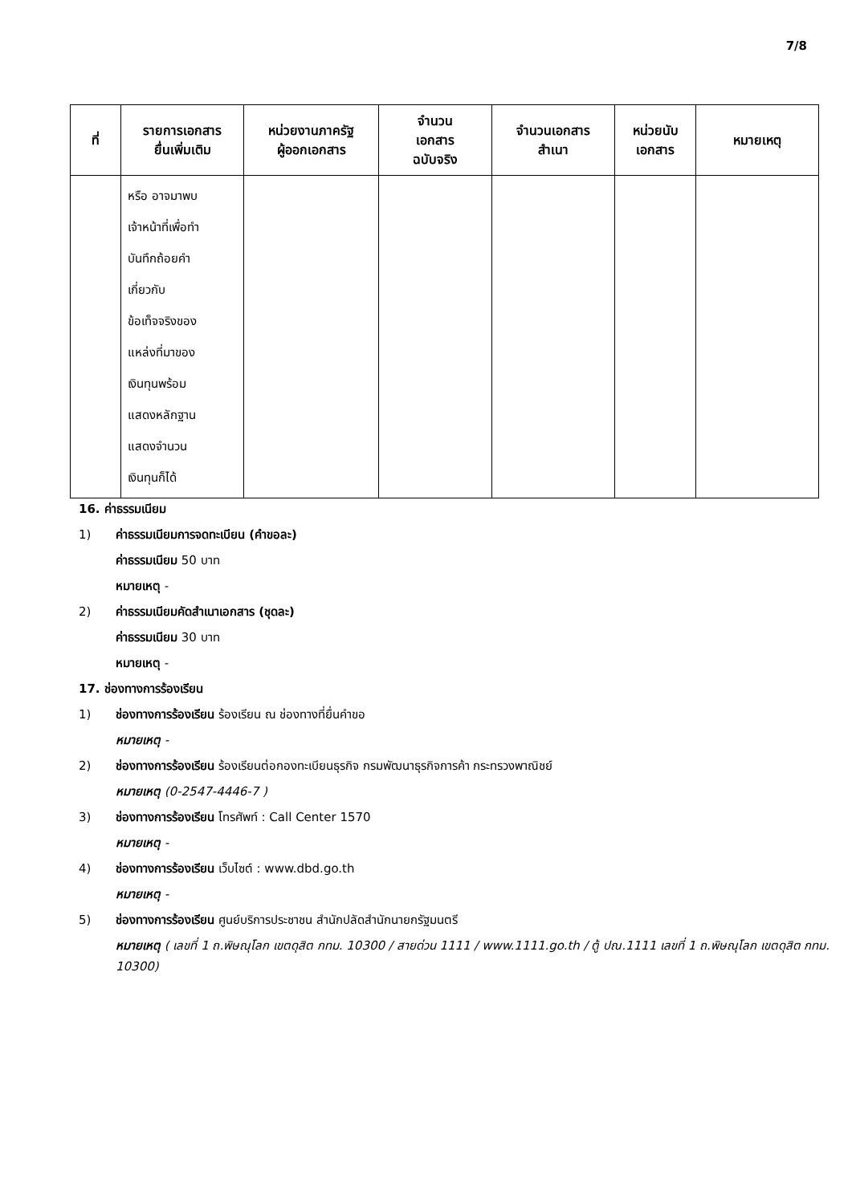7/8
| ที่ | รายการเอกสาร ยื่นเพิ่มเติม | หน่วยงานภาครัฐ ผู้ออกเอกสาร | จำนวน เอกสาร ฉบับจริง | จำนวนเอกสาร สำเนา | หน่วยนับ เอกสาร | หมายเหตุ |
| --- | --- | --- | --- | --- | --- | --- |
| | หรือ อาจมาพบ เจ้าหน้าที่เพื่อทำ บันทึกถ้อยคำ เกี่ยวกับ ข้อเท็จจริงของ แหล่งที่มาของ เงินทุนพร้อม แสดงหลักฐาน แสดงจำนวน เงินทุนก็ได้ | | | | | |
16. ค่าธรรมเนียม
1) ค่าธรรมเนียมการจดทะเบียน (คำขอละ)
ค่าธรรมเนียม 50 บาท
หมายเหตุ -
2) ค่าธรรมเนียมคัดสำเนาเอกสาร (ชุดละ)
ค่าธรรมเนียม 30 บาท
หมายเหตุ -
17. ช่องทางการร้องเรียน
1) ช่องทางการร้องเรียน ร้องเรียน ณ ช่องทางที่ยื่นคำขอ
หมายเหตุ -
2) ช่องทางการร้องเรียน ร้องเรียนต่อกองทะเบียนธุรกิจ กรมพัฒนาธุรกิจการค้า กระทรวงพาณิชย์
หมายเหตุ (0-2547-4446-7 )
3) ช่องทางการร้องเรียน โทรศัพท์ : Call Center 1570
หมายเหตุ -
4) ช่องทางการร้องเรียน เว็บไซต์ : www.dbd.go.th
หมายเหตุ -
5) ช่องทางการร้องเรียน ศูนย์บริการประชาชน สำนักปลัดสำนักนายกรัฐมนตรี
หมายเหตุ ( เลขที่ 1 ถ.พิษณุโลก เขตดุสิต กทม. 10300 / สายด่วน 1111 / www.1111.go.th / ตู้ ปณ.1111 เลขที่ 1 ถ.พิษณุโลก เขตดุสิต กทม. 10300)